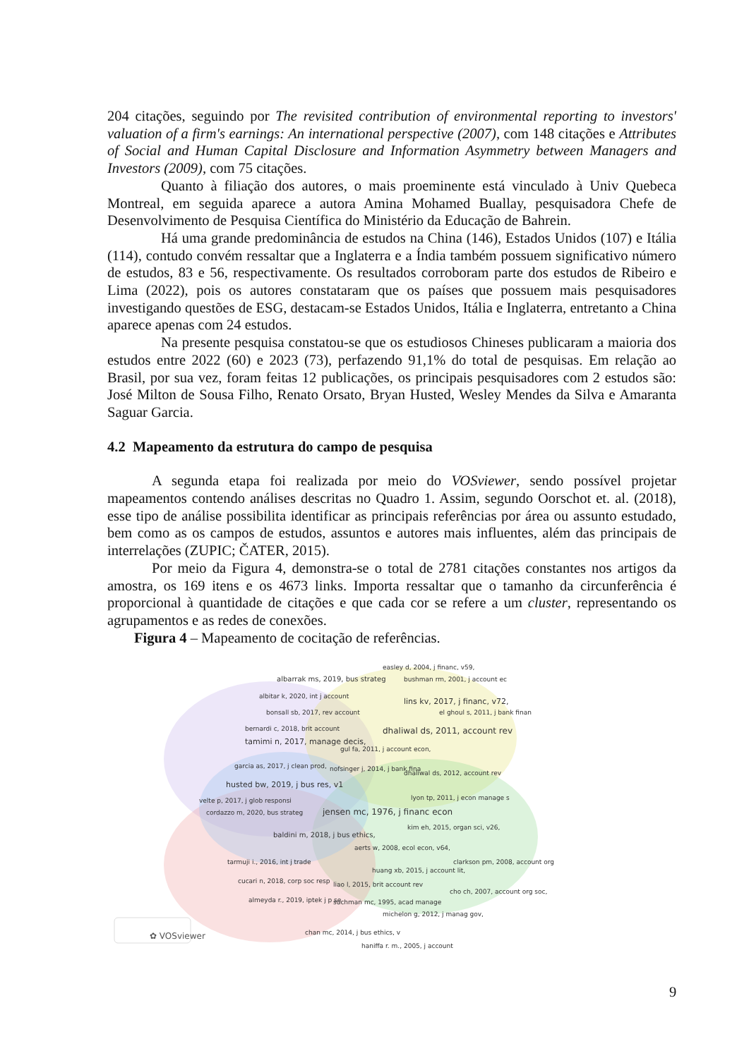204 citações, seguindo por The revisited contribution of environmental reporting to investors' valuation of a firm's earnings: An international perspective (2007), com 148 citações e Attributes of Social and Human Capital Disclosure and Information Asymmetry between Managers and Investors (2009), com 75 citações.
Quanto à filiação dos autores, o mais proeminente está vinculado à Univ Quebeca Montreal, em seguida aparece a autora Amina Mohamed Buallay, pesquisadora Chefe de Desenvolvimento de Pesquisa Científica do Ministério da Educação de Bahrein.
Há uma grande predominância de estudos na China (146), Estados Unidos (107) e Itália (114), contudo convém ressaltar que a Inglaterra e a Índia também possuem significativo número de estudos, 83 e 56, respectivamente. Os resultados corroboram parte dos estudos de Ribeiro e Lima (2022), pois os autores constataram que os países que possuem mais pesquisadores investigando questões de ESG, destacam-se Estados Unidos, Itália e Inglaterra, entretanto a China aparece apenas com 24 estudos.
Na presente pesquisa constatou-se que os estudiosos Chineses publicaram a maioria dos estudos entre 2022 (60) e 2023 (73), perfazendo 91,1% do total de pesquisas. Em relação ao Brasil, por sua vez, foram feitas 12 publicações, os principais pesquisadores com 2 estudos são: José Milton de Sousa Filho, Renato Orsato, Bryan Husted, Wesley Mendes da Silva e Amaranta Saguar Garcia.
4.2 Mapeamento da estrutura do campo de pesquisa
A segunda etapa foi realizada por meio do VOSviewer, sendo possível projetar mapeamentos contendo análises descritas no Quadro 1. Assim, segundo Oorschot et. al. (2018), esse tipo de análise possibilita identificar as principais referências por área ou assunto estudado, bem como as os campos de estudos, assuntos e autores mais influentes, além das principais de interrelações (ZUPIC; ČATER, 2015).
Por meio da Figura 4, demonstra-se o total de 2781 citações constantes nos artigos da amostra, os 169 itens e os 4673 links. Importa ressaltar que o tamanho da circunferência é proporcional à quantidade de citações e que cada cor se refere a um cluster, representando os agrupamentos e as redes de conexões.
Figura 4 – Mapeamento de cocitação de referências.
easley d, 2004, j financ, v59,
albarrak ms, 2019, bus strateg bushman rm, 2001, j account ec
albitar k, 2020, int j account
lins kv, 2017, j financ, v72,
bonsall sb, 2017, rev account el ghoul s, 2011, j bank finan
bernardi c, 2018, brit account dhaliwal ds, 2011, account rev
tamimi n, 2017, manage decis,
gul fa, 2011, j account econ,
garcia as, 2017, j clean prod, nofsinger j, 2014, j bank fina
dhaliwal ds, 2012, account rev
husted bw, 2019, j bus res, v1
lyon tp, 2011, j econ manage s velte p, 2017, j glob responsi
cordazzo m, 2020, bus strateg jensen mc, 1976, j financ econ
kim eh, 2015, organ sci, v26,
baldini m, 2018, j bus ethics,
aerts w, 2008, ecol econ, v64,
tarmuji i., 2016, int j trade clarkson pm, 2008, account org
huang xb, 2015, j account lit,
cucari n, 2018, corp soc resp liao l, 2015, brit account rev
cho ch, 2007, account org soc,
almeyda r., 2019, iptek j p se suchman mc, 1995, acad manage
michelon g, 2012, j manag gov,
chan mc, 2014, j bus ethics, v ✿ VOSviewer
haniffa r. m., 2005, j account
9